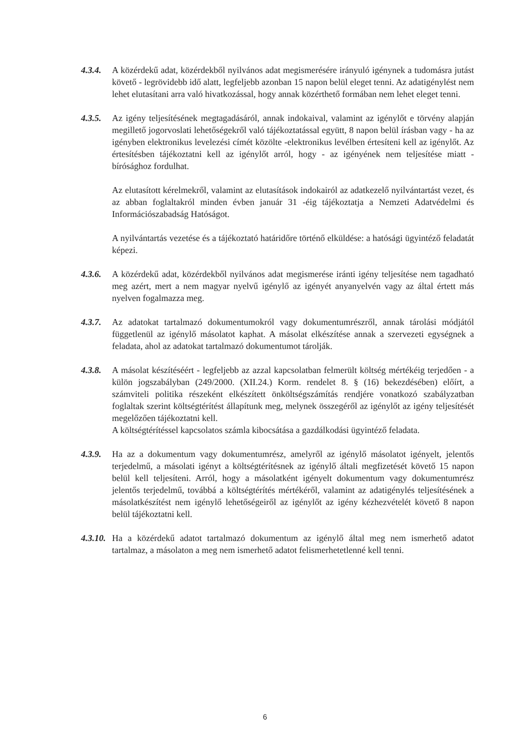4.3.4.
A közérdekű adat, közérdekből nyilvános adat megismerésére irányuló igénynek a tudomásra jutást követő - legrövidebb idő alatt, legfeljebb azonban 15 napon belül eleget tenni. Az adatigénylést nem lehet elutasítani arra való hivatkozással, hogy annak közérthető formában nem lehet eleget tenni.
4.3.5.
Az igény teljesítésének megtagadásáról, annak indokaival, valamint az igénylőt e törvény alapján megillető jogorvoslati lehetőségekről való tájékoztatással együtt, 8 napon belül írásban vagy - ha az igényben elektronikus levelezési címét közölte -elektronikus levélben értesíteni kell az igénylőt. Az értesítésben tájékoztatni kell az igénylőt arról, hogy - az igényének nem teljesítése miatt - bírósághoz fordulhat.
Az elutasított kérelmekről, valamint az elutasítások indokairól az adatkezelő nyilvántartást vezet, és az abban foglaltakról minden évben január 31 -éig tájékoztatja a Nemzeti Adatvédelmi és Információszabadság Hatóságot.
A nyilvántartás vezetése és a tájékoztató határidőre történő elküldése: a hatósági ügyintéző feladatát képezi.
4.3.6.
A közérdekű adat, közérdekből nyilvános adat megismerése iránti igény teljesítése nem tagadható meg azért, mert a nem magyar nyelvű igénylő az igényét anyanyelvén vagy az által értett más nyelven fogalmazza meg.
4.3.7.
Az adatokat tartalmazó dokumentumokról vagy dokumentumrészről, annak tárolási módjától függetlenül az igénylő másolatot kaphat. A másolat elkészítése annak a szervezeti egységnek a feladata, ahol az adatokat tartalmazó dokumentumot tárolják.
4.3.8.
A másolat készítéséért - legfeljebb az azzal kapcsolatban felmerült költség mértékéig terjedően - a külön jogszabályban (249/2000. (XII.24.) Korm. rendelet 8. § (16) bekezdésében) előírt, a számviteli politika részeként elkészített önköltségszámítás rendjére vonatkozó szabályzatban foglaltak szerint költségtérítést állapítunk meg, melynek összegéről az igénylőt az igény teljesítését megelőzően tájékoztatni kell.
A költségtérítéssel kapcsolatos számla kibocsátása a gazdálkodási ügyintéző feladata.
4.3.9.
Ha az a dokumentum vagy dokumentumrész, amelyről az igénylő másolatot igényelt, jelentős terjedelmű, a másolati igényt a költségtérítésnek az igénylő általi megfizetését követő 15 napon belül kell teljesíteni. Arról, hogy a másolatként igényelt dokumentum vagy dokumentumrész jelentős terjedelmű, továbbá a költségtérítés mértékéről, valamint az adatigénylés teljesítésének a másolatkészítést nem igénylő lehetőségeiről az igénylőt az igény kézhezvételét követő 8 napon belül tájékoztatni kell.
4.3.10.
Ha a közérdekű adatot tartalmazó dokumentum az igénylő által meg nem ismerhető adatot tartalmaz, a másolaton a meg nem ismerhető adatot felismerhetetlenné kell tenni.
6